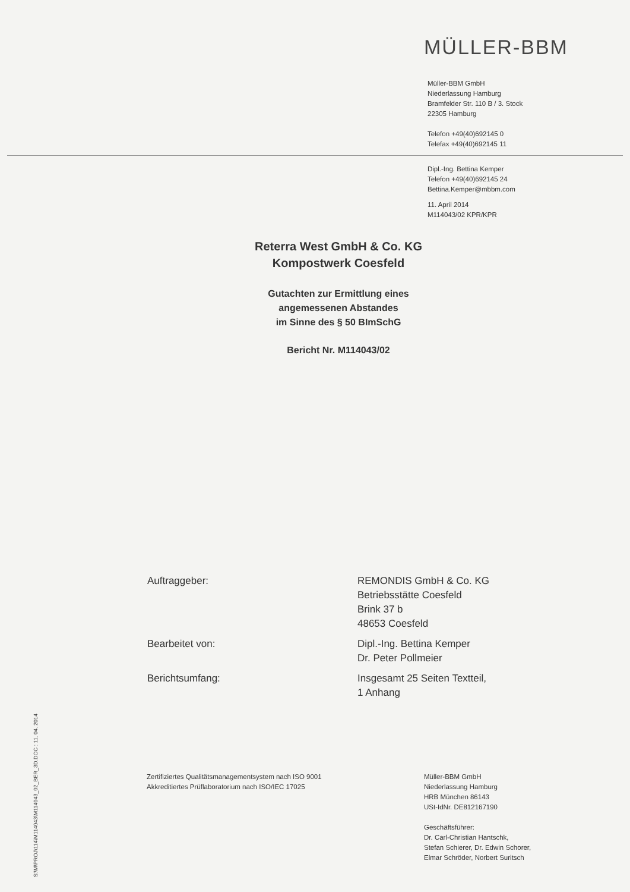MÜLLER-BBM
Müller-BBM GmbH
Niederlassung Hamburg
Bramfelder Str. 110 B / 3. Stock
22305 Hamburg
Telefon +49(40)692145 0
Telefax +49(40)692145 11
Dipl.-Ing. Bettina Kemper
Telefon +49(40)692145 24
Bettina.Kemper@mbbm.com
11. April 2014
M114043/02 KPR/KPR
Reterra West GmbH & Co. KG
Kompostwerk Coesfeld
Gutachten zur Ermittlung eines
angemessenen Abstandes
im Sinne des § 50 BImSchG
Bericht Nr. M114043/02
Auftraggeber: REMONDIS GmbH & Co. KG
Betriebsstätte Coesfeld
Brink 37 b
48653 Coesfeld
Bearbeitet von: Dipl.-Ing. Bettina Kemper
Dr. Peter Pollmeier
Berichtsumfang: Insgesamt 25 Seiten Textteil,
1 Anhang
Zertifiziertes Qualitätsmanagementsystem nach ISO 9001
Akkreditiertes Prüflaboratorium nach ISO/IEC 17025
Müller-BBM GmbH
Niederlassung Hamburg
HRB München 86143
USt-IdNr. DE812167190
Geschäftsführer:
Dr. Carl-Christian Hantschk,
Stefan Schierer, Dr. Edwin Schorer,
Elmar Schröder, Norbert Suritsch
S:\M\PROJ\114\M114043\M114043_02_BER_3D.DOC : 11. 04. 2014